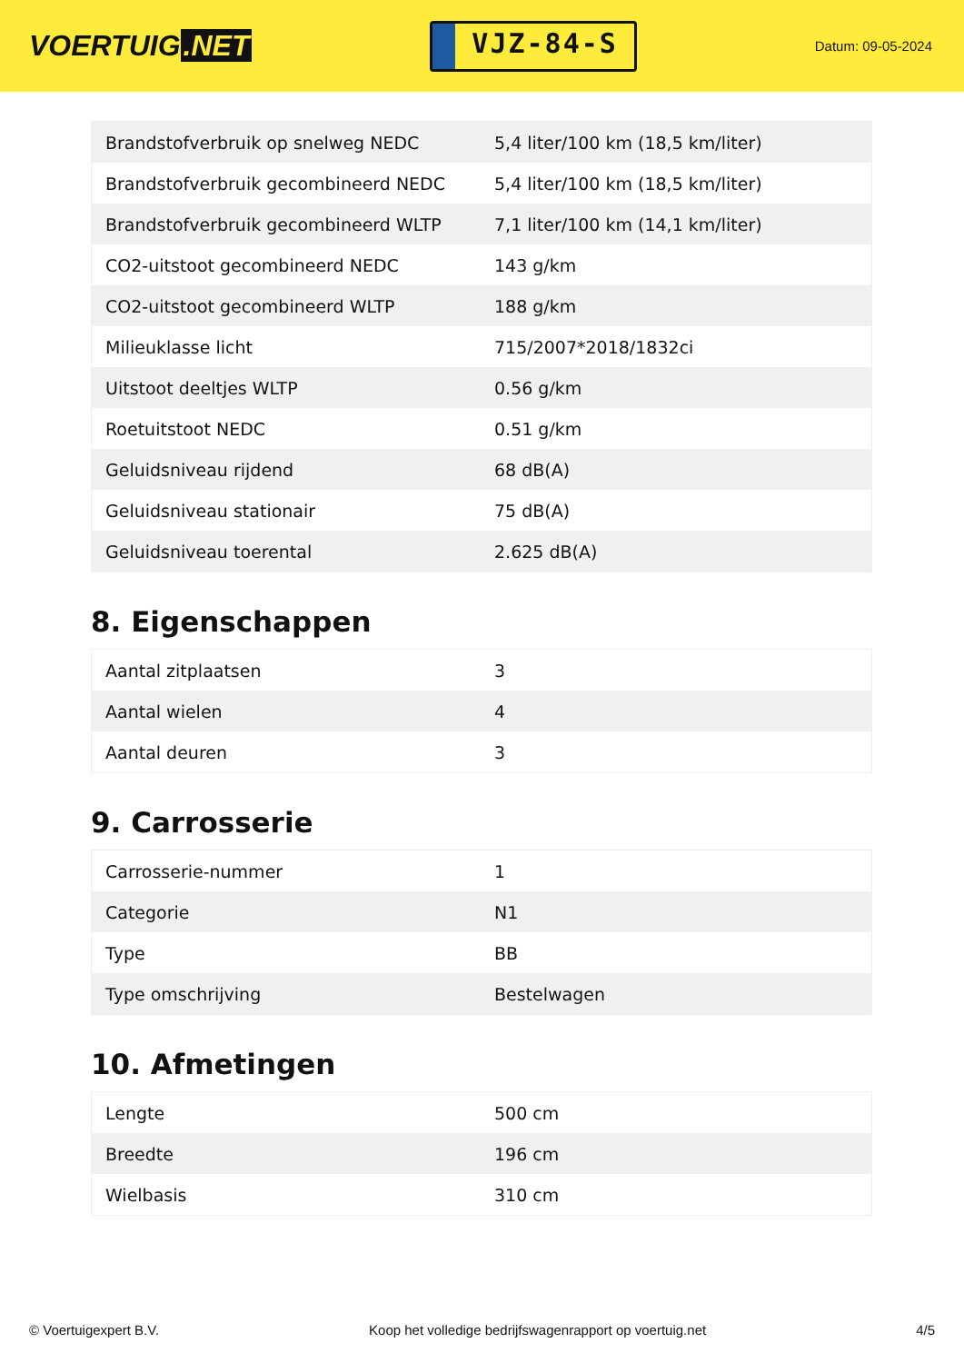VOERTUIG.NET
VJZ-84-S
Datum: 09-05-2024
| Brandstofverbruik op snelweg NEDC | 5,4 liter/100 km (18,5 km/liter) |
| Brandstofverbruik gecombineerd NEDC | 5,4 liter/100 km (18,5 km/liter) |
| Brandstofverbruik gecombineerd WLTP | 7,1 liter/100 km (14,1 km/liter) |
| CO2-uitstoot gecombineerd NEDC | 143 g/km |
| CO2-uitstoot gecombineerd WLTP | 188 g/km |
| Milieuklasse licht | 715/2007*2018/1832ci |
| Uitstoot deeltjes WLTP | 0.56 g/km |
| Roetuitstoot NEDC | 0.51 g/km |
| Geluidsniveau rijdend | 68 dB(A) |
| Geluidsniveau stationair | 75 dB(A) |
| Geluidsniveau toerental | 2.625 dB(A) |
8. Eigenschappen
| Aantal zitplaatsen | 3 |
| Aantal wielen | 4 |
| Aantal deuren | 3 |
9. Carrosserie
| Carrosserie-nummer | 1 |
| Categorie | N1 |
| Type | BB |
| Type omschrijving | Bestelwagen |
10. Afmetingen
| Lengte | 500 cm |
| Breedte | 196 cm |
| Wielbasis | 310 cm |
© Voertuigexpert B.V. Koop het volledige bedrijfswagenrapport op voertuig.net 4/5